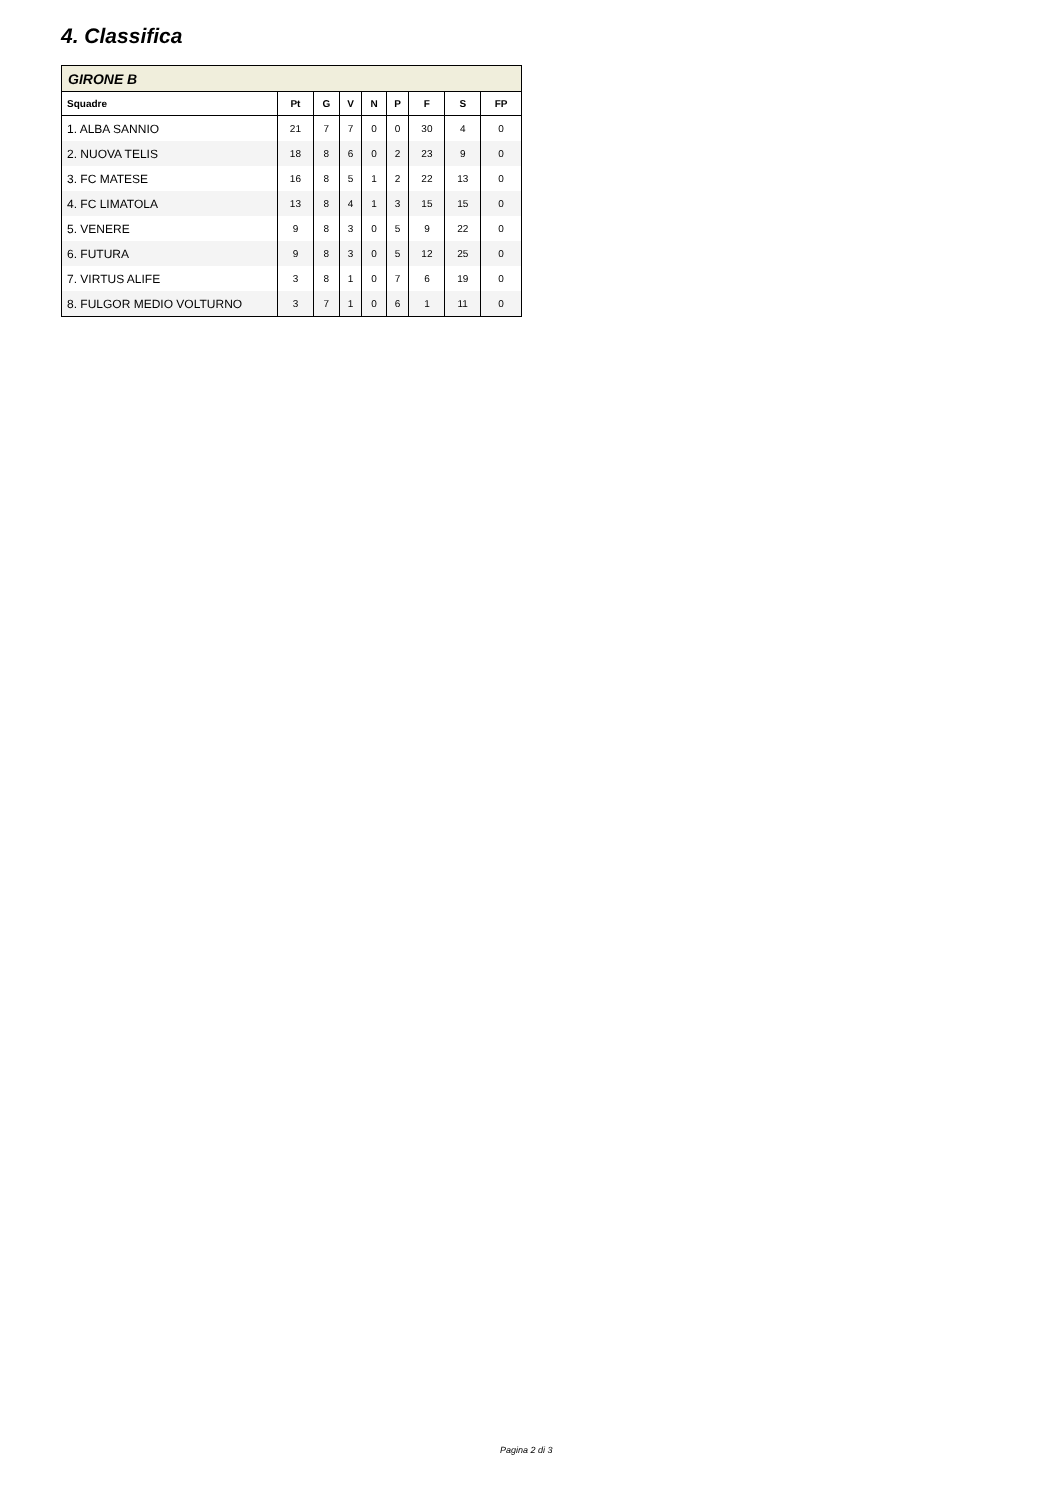4. Classifica
| GIRONE B | | | | | | | | |
| Squadre | Pt | G | V | N | P | F | S | FP |
| 1. ALBA SANNIO | 21 | 7 | 7 | 0 | 0 | 30 | 4 | 0 |
| 2. NUOVA TELIS | 18 | 8 | 6 | 0 | 2 | 23 | 9 | 0 |
| 3. FC MATESE | 16 | 8 | 5 | 1 | 2 | 22 | 13 | 0 |
| 4. FC LIMATOLA | 13 | 8 | 4 | 1 | 3 | 15 | 15 | 0 |
| 5. VENERE | 9 | 8 | 3 | 0 | 5 | 9 | 22 | 0 |
| 6. FUTURA | 9 | 8 | 3 | 0 | 5 | 12 | 25 | 0 |
| 7. VIRTUS ALIFE | 3 | 8 | 1 | 0 | 7 | 6 | 19 | 0 |
| 8. FULGOR MEDIO VOLTURNO | 3 | 7 | 1 | 0 | 6 | 1 | 11 | 0 |
Pagina 2 di 3